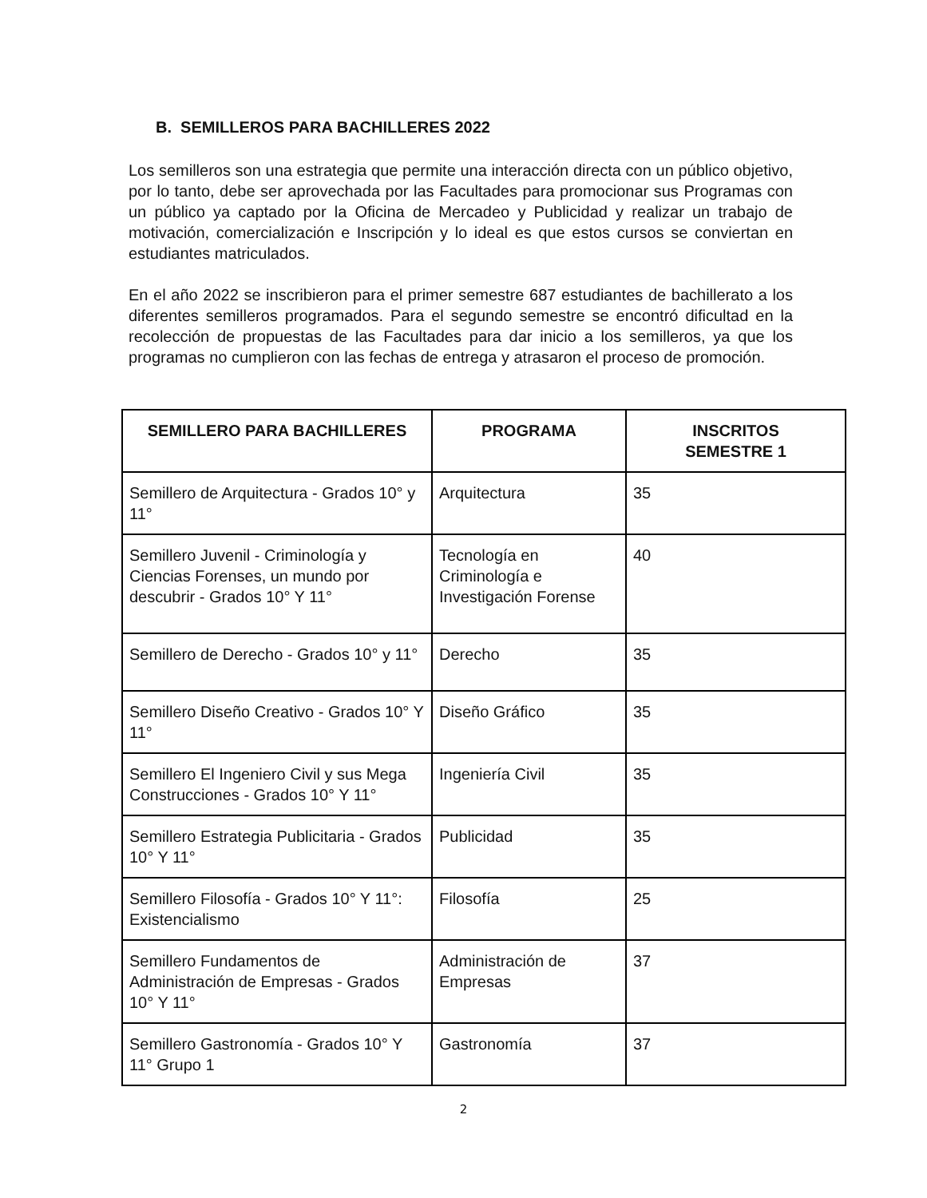B. SEMILLEROS PARA BACHILLERES 2022
Los semilleros son una estrategia que permite una interacción directa con un público objetivo, por lo tanto, debe ser aprovechada por las Facultades para promocionar sus Programas con un público ya captado por la Oficina de Mercadeo y Publicidad y realizar un trabajo de motivación, comercialización e Inscripción y lo ideal es que estos cursos se conviertan en estudiantes matriculados.
En el año 2022 se inscribieron para el primer semestre 687 estudiantes de bachillerato a los diferentes semilleros programados. Para el segundo semestre se encontró dificultad en la recolección de propuestas de las Facultades para dar inicio a los semilleros, ya que los programas no cumplieron con las fechas de entrega y atrasaron el proceso de promoción.
| SEMILLERO PARA BACHILLERES | PROGRAMA | INSCRITOS SEMESTRE 1 |
| --- | --- | --- |
| Semillero de Arquitectura - Grados 10° y 11° | Arquitectura | 35 |
| Semillero Juvenil - Criminología y Ciencias Forenses, un mundo por descubrir - Grados 10° Y 11° | Tecnología en Criminología e Investigación Forense | 40 |
| Semillero de Derecho - Grados 10° y 11° | Derecho | 35 |
| Semillero Diseño Creativo - Grados 10° Y 11° | Diseño Gráfico | 35 |
| Semillero El Ingeniero Civil y sus Mega Construcciones - Grados 10° Y 11° | Ingeniería Civil | 35 |
| Semillero Estrategia Publicitaria - Grados 10° Y 11° | Publicidad | 35 |
| Semillero Filosofía - Grados 10° Y 11°: Existencialismo | Filosofía | 25 |
| Semillero Fundamentos de Administración de Empresas - Grados 10° Y 11° | Administración de Empresas | 37 |
| Semillero Gastronomía - Grados 10° Y 11° Grupo 1 | Gastronomía | 37 |
2